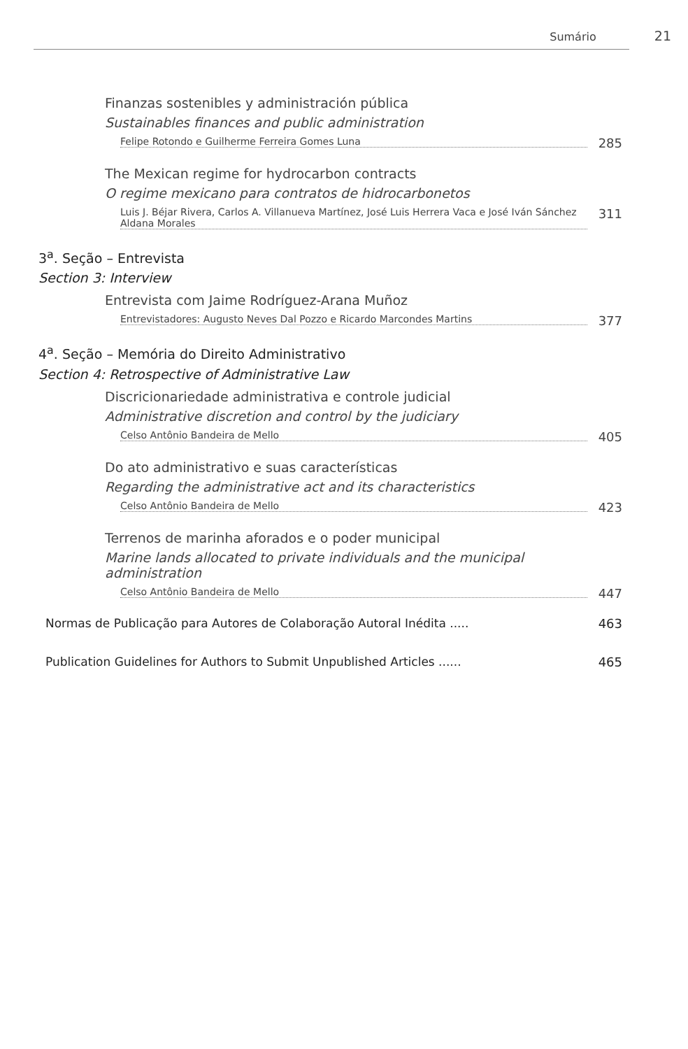Sumário 21
Finanzas sostenibles y administración pública
Sustainables finances and public administration
Felipe Rotondo e Guilherme Ferreira Gomes Luna 285
The Mexican regime for hydrocarbon contracts
O regime mexicano para contratos de hidrocarbonetos
Luis J. Béjar Rivera, Carlos A. Villanueva Martínez, José Luis Herrera Vaca e José Iván Sánchez Aldana Morales 311
3<sup>a</sup>. Seção – Entrevista
Section 3: Interview
Entrevista com Jaime Rodríguez-Arana Muñoz
Entrevistadores: Augusto Neves Dal Pozzo e Ricardo Marcondes Martins 377
4<sup>a</sup>. Seção – Memória do Direito Administrativo
Section 4: Retrospective of Administrative Law
Discricionariedade administrativa e controle judicial
Administrative discretion and control by the judiciary
Celso Antônio Bandeira de Mello 405
Do ato administrativo e suas características
Regarding the administrative act and its characteristics
Celso Antônio Bandeira de Mello 423
Terrenos de marinha aforados e o poder municipal
Marine lands allocated to private individuals and the municipal administration
Celso Antônio Bandeira de Mello 447
Normas de Publicação para Autores de Colaboração Autoral Inédita ..... 463
Publication Guidelines for Authors to Submit Unpublished Articles ...... 465